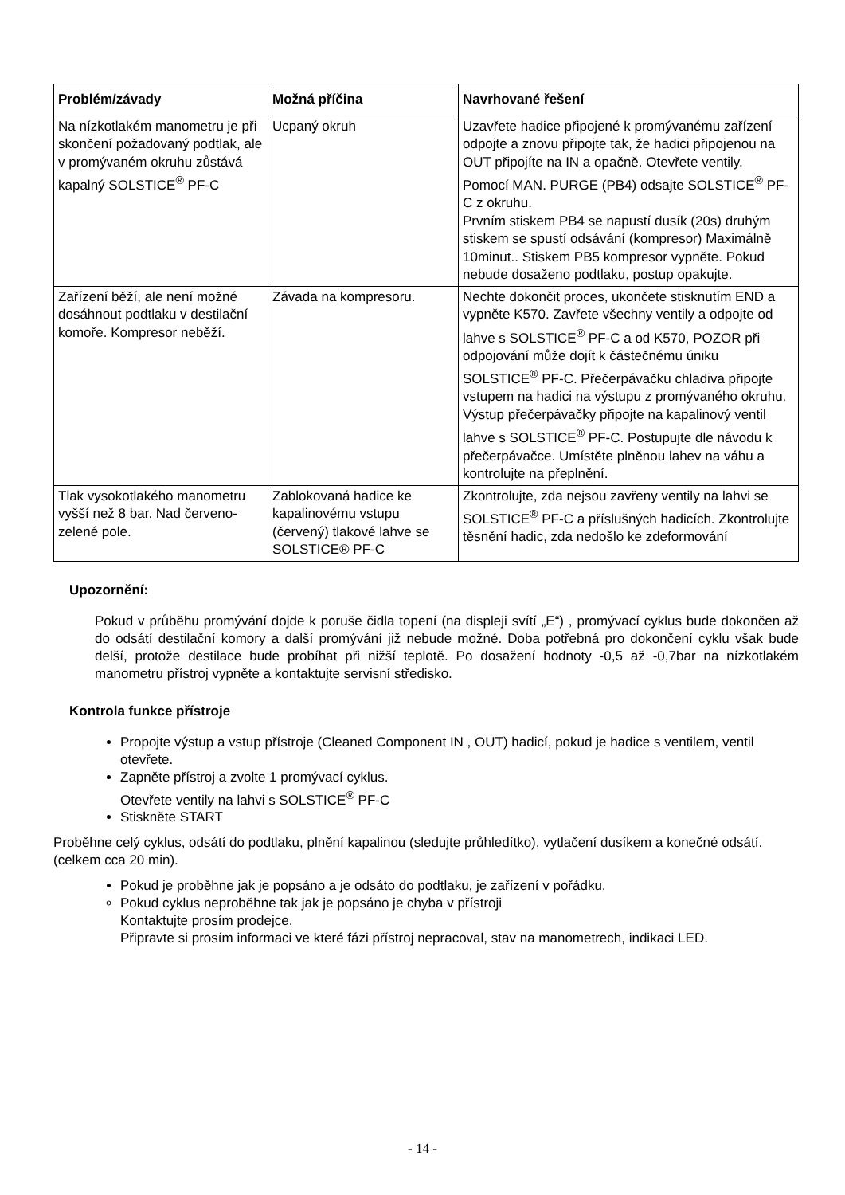| Problém/závady | Možná příčina | Navrhované řešení |
| --- | --- | --- |
| Na nízkotlakém manometru je při skončení požadovaný podtlak, ale v promývaném okruhu zůstává kapalný SOLSTICE<sup>®</sup> PF-C | Ucpaný okruh | Uzavřete hadice připojené k promývanému zařízení odpojte a znovu připojte tak, že hadici připojenou na OUT připojíte na IN a opačně. Otevřete ventily. Pomocí MAN. PURGE (PB4) odsajte SOLSTICE<sup>®</sup> PF-C z okruhu. Prvním stiskem PB4 se napustí dusík (20s) druhým stiskem se spustí odsávání (kompresor) Maximálně 10minut.. Stiskem PB5 kompresor vypněte. Pokud nebude dosaženo podtlaku, postup opakujte. |
| Zařízení běží, ale není možné dosáhnout podtlaku v destilační komoře. Kompresor neběží. | Závada na kompresoru. | Nechte dokončit proces, ukončete stisknutím END a vypněte K570. Zavřete všechny ventily a odpojte od lahve s SOLSTICE<sup>®</sup> PF-C a od K570, POZOR při odpojování může dojít k částečnému úniku SOLSTICE<sup>®</sup> PF-C. Přečerpávačku chladiva připojte vstupem na hadici na výstupu z promývaného okruhu. Výstup přečerpávačky připojte na kapalinový ventil lahve s SOLSTICE<sup>®</sup> PF-C. Postupujte dle návodu k přečerpávačce. Umístěte plněnou lahev na váhu a kontrolujte na přeplnění. |
| Tlak vysokotlakého manometru vyšší než 8 bar. Nad červeno-zelené pole. | Zablokovaná hadice ke kapalinovému vstupu (červený) tlakové lahve se SOLSTICE® PF-C | Zkontrolujte, zda nejsou zavřeny ventily na lahvi se SOLSTICE<sup>®</sup> PF-C a příslušných hadicích. Zkontrolujte těsnění hadic, zda nedošlo ke zdeformování |
Upozornění:
Pokud v průběhu promývání dojde k poruše čidla topení (na displeji svítí „E“) , promývací cyklus bude dokončen až do odsátí destilační komory a další promývání již nebude možné. Doba potřebná pro dokončení cyklu však bude delší, protože destilace bude probíhat při nižší teplotě. Po dosažení hodnoty -0,5 až -0,7bar na nízkotlakém manometru přístroj vypněte a kontaktujte servisní středisko.
Kontrola funkce přístroje
Propojte výstup a vstup přístroje (Cleaned Component IN , OUT) hadicí, pokud je hadice s ventilem, ventil otevřete.
Zapněte přístroj a zvolte 1 promývací cyklus.
Otevřete ventily na lahvi s SOLSTICE<sup>®</sup> PF-C
Stiskněte START
Proběhne celý cyklus, odsátí do podtlaku, plnění kapalinou (sledujte průhledítko), vytlačení dusíkem a konečné odsátí. (celkem cca 20 min).
Pokud je proběhne jak je popsáno a je odsáto do podtlaku, je zařízení v pořádku.
Pokud cyklus neproběhne tak jak je popsáno je chyba v přístroji
Kontaktujte prosím prodejce.
Připravte si prosím informaci ve které fázi přístroj nepracoval, stav na manometrech, indikaci LED.
- 14 -